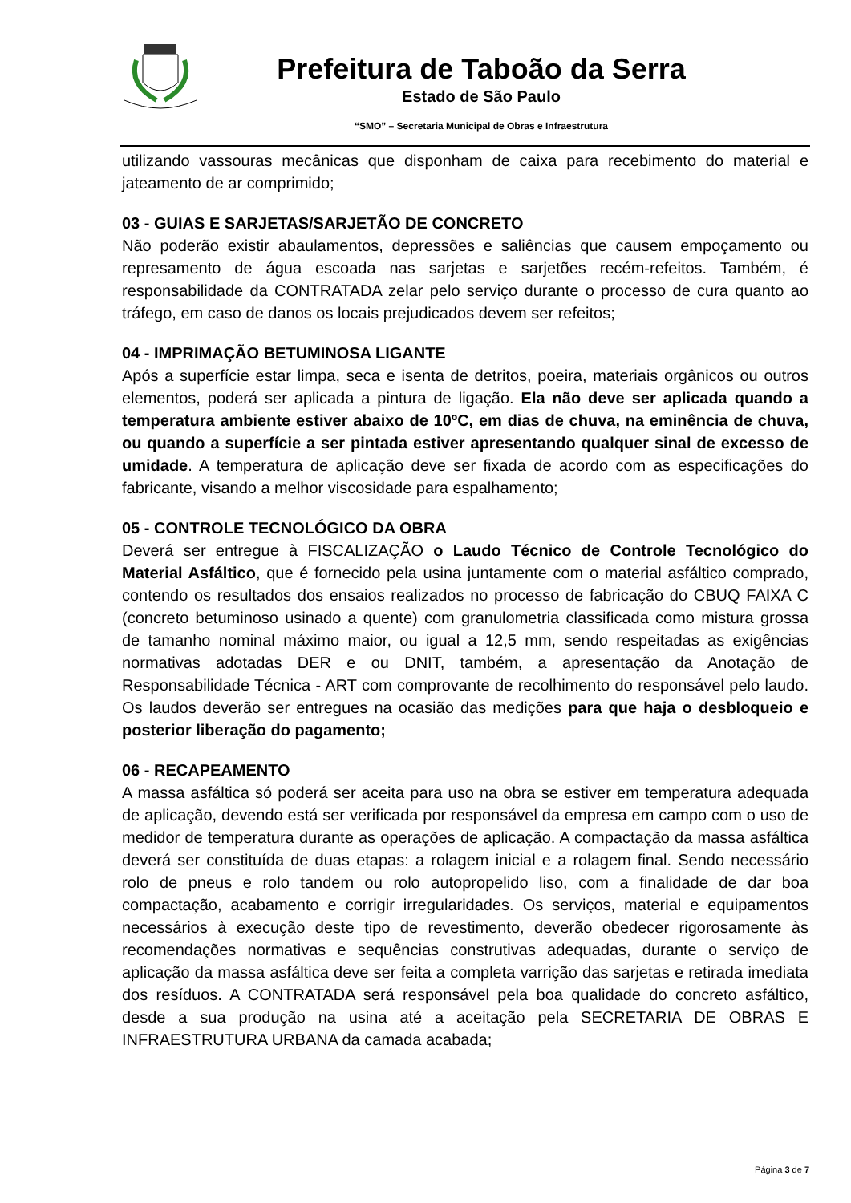Prefeitura de Taboão da Serra
Estado de São Paulo
“SMO” – Secretaria Municipal de Obras e Infraestrutura
utilizando vassouras mecânicas que disponham de caixa para recebimento do material e jateamento de ar comprimido;
03 - GUIAS E SARJETAS/SARJETÃO DE CONCRETO
Não poderão existir abaulamentos, depressões e saliências que causem empoçamento ou represamento de água escoada nas sarjetas e sarjetões recém-refeitos. Também, é responsabilidade da CONTRATADA zelar pelo serviço durante o processo de cura quanto ao tráfego, em caso de danos os locais prejudicados devem ser refeitos;
04 - IMPRIMAÇÃO BETUMINOSA LIGANTE
Após a superfície estar limpa, seca e isenta de detritos, poeira, materiais orgânicos ou outros elementos, poderá ser aplicada a pintura de ligação. Ela não deve ser aplicada quando a temperatura ambiente estiver abaixo de 10ºC, em dias de chuva, na eminência de chuva, ou quando a superfície a ser pintada estiver apresentando qualquer sinal de excesso de umidade. A temperatura de aplicação deve ser fixada de acordo com as especificações do fabricante, visando a melhor viscosidade para espalhamento;
05 - CONTROLE TECNOLÓGICO DA OBRA
Deverá ser entregue à FISCALIZAÇÃO o Laudo Técnico de Controle Tecnológico do Material Asfáltico, que é fornecido pela usina juntamente com o material asfáltico comprado, contendo os resultados dos ensaios realizados no processo de fabricação do CBUQ FAIXA C (concreto betuminoso usinado a quente) com granulometria classificada como mistura grossa de tamanho nominal máximo maior, ou igual a 12,5 mm, sendo respeitadas as exigências normativas adotadas DER e ou DNIT, também, a apresentação da Anotação de Responsabilidade Técnica - ART com comprovante de recolhimento do responsável pelo laudo. Os laudos deverão ser entregues na ocasião das medições para que haja o desbloqueio e posterior liberação do pagamento;
06 - RECAPEAMENTO
A massa asfáltica só poderá ser aceita para uso na obra se estiver em temperatura adequada de aplicação, devendo está ser verificada por responsável da empresa em campo com o uso de medidor de temperatura durante as operações de aplicação. A compactação da massa asfáltica deverá ser constituída de duas etapas: a rolagem inicial e a rolagem final. Sendo necessário rolo de pneus e rolo tandem ou rolo autopropelido liso, com a finalidade de dar boa compactação, acabamento e corrigir irregularidades. Os serviços, material e equipamentos necessários à execução deste tipo de revestimento, deverão obedecer rigorosamente às recomendações normativas e sequências construtivas adequadas, durante o serviço de aplicação da massa asfáltica deve ser feita a completa varrição das sarjetas e retirada imediata dos resíduos. A CONTRATADA será responsável pela boa qualidade do concreto asfáltico, desde a sua produção na usina até a aceitação pela SECRETARIA DE OBRAS E INFRAESTRUTURA URBANA da camada acabada;
Página 3 de 7